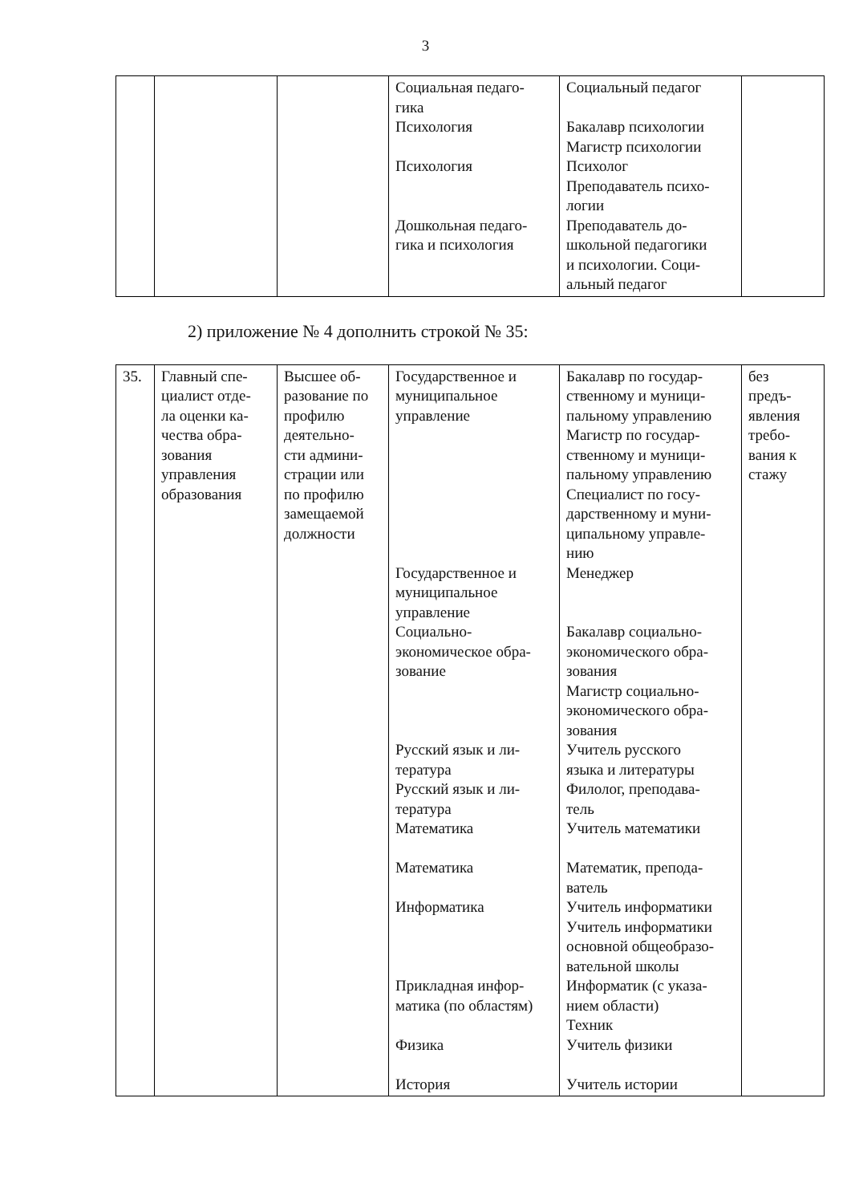3
| | | | Социальная педаго- гика Психология Психология Дошкольная педаго- гика и психология | Социальный педагог Бакалавр психологии Магистр психологии Психолог Преподаватель психо- логии Преподаватель до- школьной педагогики и психологии. Соци- альный педагог | |
2) приложение № 4 дополнить строкой № 35:
| 35. | Главный спе- циалист отде- ла оценки ка- чества обра- зования управления образования | Высшее об- разование по профилю деятельно- сти админи- страции или по профилю замещаемой должности | Государственное и муниципальное управление Государственное и муниципальное управление Социально- экономическое обра- зование Русский язык и ли- тература Русский язык и ли- тература Математика Математика Информатика Прикладная инфор- матика (по областям) Физика История | Бакалавр по государ- ственному и муници- пальному управлению Магистр по государ- ственному и муници- пальному управлению Специалист по госу- дарственному и муни- ципальному управле- нию Менеджер Бакалавр социально- экономического обра- зования Магистр социально- экономического обра- зования Учитель русского языка и литературы Филолог, преподава- тель Учитель математики Математик, препода- ватель Учитель информатики Учитель информатики основной общеобразо- вательной школы Информатик (с указа- нием области) Техник Учитель физики Учитель истории | без предъ- явления требо- вания к стажу |